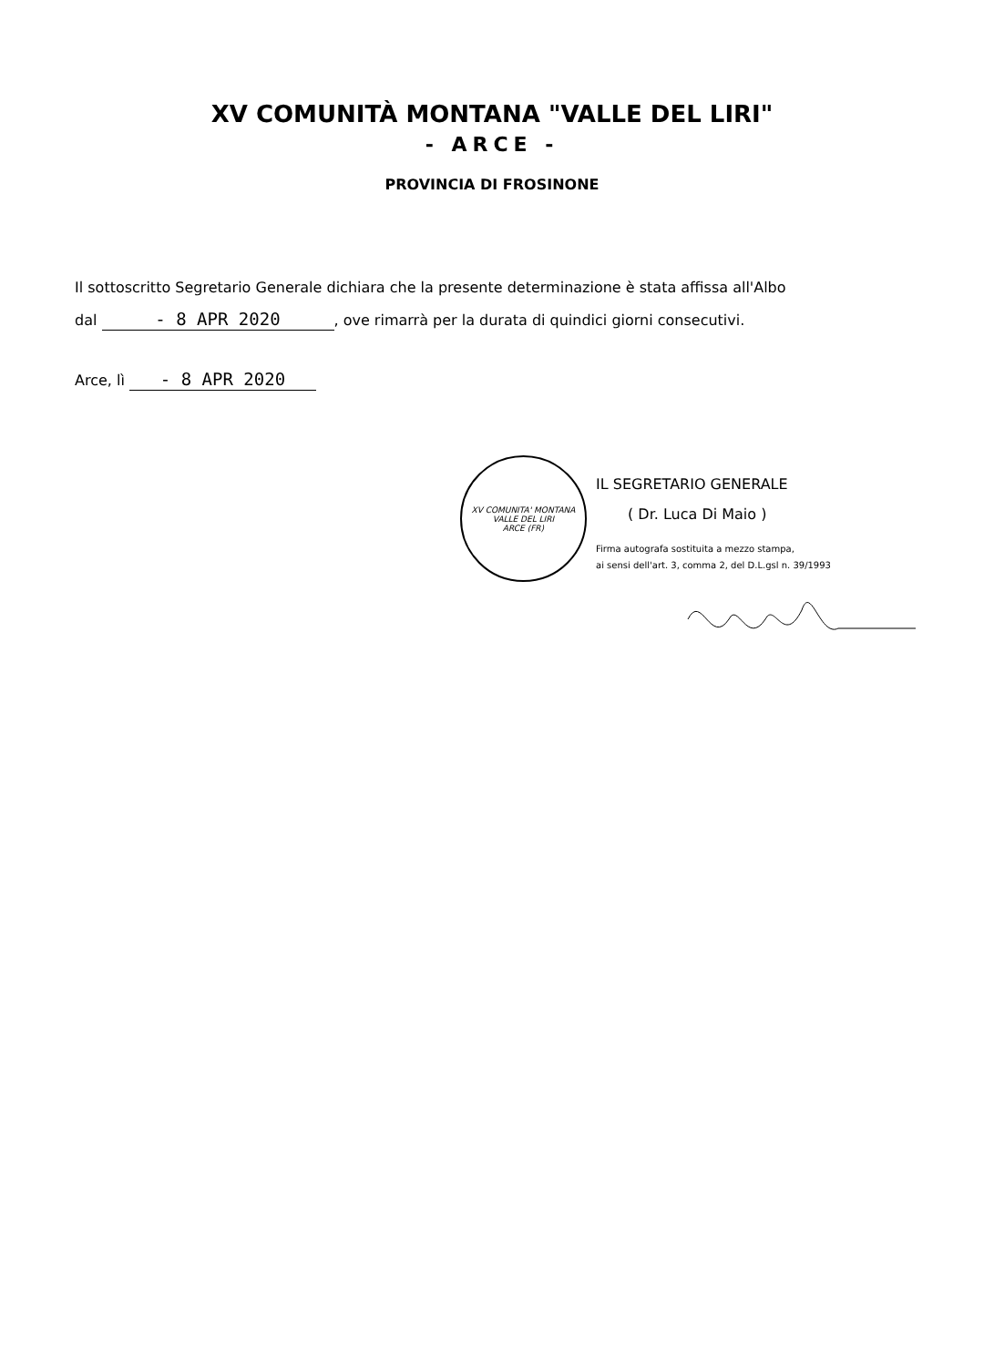XV COMUNITÀ MONTANA "VALLE DEL LIRI"
- ARCE -
PROVINCIA DI FROSINONE
Il sottoscritto Segretario Generale dichiara che la presente determinazione è stata affissa all'Albo
dal - 8 APR 2020, ove rimarrà per la durata di quindici giorni consecutivi.
Arce, lì - 8 APR 2020
XV COMUNITA' MONTANA
VALLE DEL LIRI
ARCE (FR)
IL SEGRETARIO GENERALE
( Dr. Luca Di Maio )
Firma autografa sostituita a mezzo stampa,
ai sensi dell'art. 3, comma 2, del D.L.gsl n. 39/1993